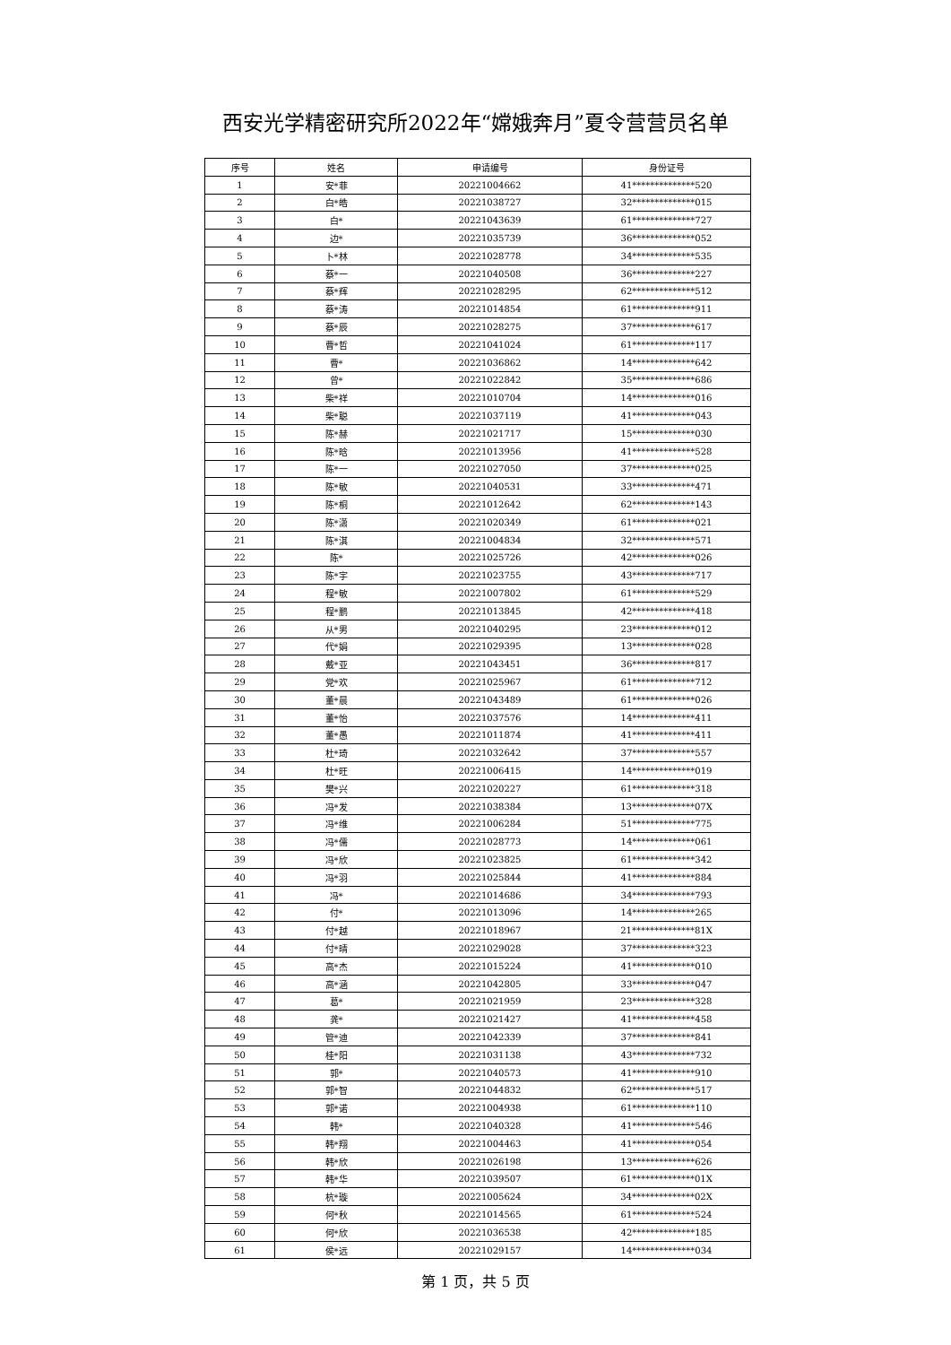西安光学精密研究所2022年“嫦娥奔月”夏令营营员名单
| 序号 | 姓名 | 申请编号 | 身份证号 |
| --- | --- | --- | --- |
| 1 | 安*菲 | 20221004662 | 41**************520 |
| 2 | 白*皓 | 20221038727 | 32**************015 |
| 3 | 白* | 20221043639 | 61**************727 |
| 4 | 边* | 20221035739 | 36**************052 |
| 5 | 卜*林 | 20221028778 | 34**************535 |
| 6 | 蔡*一 | 20221040508 | 36**************227 |
| 7 | 蔡*辉 | 20221028295 | 62**************512 |
| 8 | 蔡*涛 | 20221014854 | 61**************911 |
| 9 | 蔡*辰 | 20221028275 | 37**************617 |
| 10 | 曹*哲 | 20221041024 | 61**************117 |
| 11 | 曹* | 20221036862 | 14**************642 |
| 12 | 曾* | 20221022842 | 35**************686 |
| 13 | 柴*祥 | 20221010704 | 14**************016 |
| 14 | 柴*聪 | 20221037119 | 41**************043 |
| 15 | 陈*赫 | 20221021717 | 15**************030 |
| 16 | 陈*晗 | 20221013956 | 41**************528 |
| 17 | 陈*一 | 20221027050 | 37**************025 |
| 18 | 陈*敏 | 20221040531 | 33**************471 |
| 19 | 陈*桐 | 20221012642 | 62**************143 |
| 20 | 陈*潇 | 20221020349 | 61**************021 |
| 21 | 陈*淇 | 20221004834 | 32**************571 |
| 22 | 陈* | 20221025726 | 42**************026 |
| 23 | 陈*宇 | 20221023755 | 43**************717 |
| 24 | 程*敏 | 20221007802 | 61**************529 |
| 25 | 程*鹏 | 20221013845 | 42**************418 |
| 26 | 从*男 | 20221040295 | 23**************012 |
| 27 | 代*娟 | 20221029395 | 13**************028 |
| 28 | 戴*亚 | 20221043451 | 36**************817 |
| 29 | 党*欢 | 20221025967 | 61**************712 |
| 30 | 董*晨 | 20221043489 | 61**************026 |
| 31 | 董*怡 | 20221037576 | 14**************411 |
| 32 | 董*愚 | 20221011874 | 41**************411 |
| 33 | 杜*琦 | 20221032642 | 37**************557 |
| 34 | 杜*旺 | 20221006415 | 14**************019 |
| 35 | 樊*兴 | 20221020227 | 61**************318 |
| 36 | 冯*发 | 20221038384 | 13**************07X |
| 37 | 冯*维 | 20221006284 | 51**************775 |
| 38 | 冯*儒 | 20221028773 | 14**************061 |
| 39 | 冯*欣 | 20221023825 | 61**************342 |
| 40 | 冯*羽 | 20221025844 | 41**************884 |
| 41 | 冯* | 20221014686 | 34**************793 |
| 42 | 付* | 20221013096 | 14**************265 |
| 43 | 付*越 | 20221018967 | 21**************81X |
| 44 | 付*晴 | 20221029028 | 37**************323 |
| 45 | 高*杰 | 20221015224 | 41**************010 |
| 46 | 高*涵 | 20221042805 | 33**************047 |
| 47 | 葛* | 20221021959 | 23**************328 |
| 48 | 龚* | 20221021427 | 41**************458 |
| 49 | 管*迪 | 20221042339 | 37**************841 |
| 50 | 桂*阳 | 20221031138 | 43**************732 |
| 51 | 郭* | 20221040573 | 41**************910 |
| 52 | 郭*智 | 20221044832 | 62**************517 |
| 53 | 郭*诺 | 20221004938 | 61**************110 |
| 54 | 韩* | 20221040328 | 41**************546 |
| 55 | 韩*翔 | 20221004463 | 41**************054 |
| 56 | 韩*欣 | 20221026198 | 13**************626 |
| 57 | 韩*华 | 20221039507 | 61**************01X |
| 58 | 杭*璇 | 20221005624 | 34**************02X |
| 59 | 何*秋 | 20221014565 | 61**************524 |
| 60 | 何*欣 | 20221036538 | 42**************185 |
| 61 | 侯*远 | 20221029157 | 14**************034 |
第 1 页，共 5 页